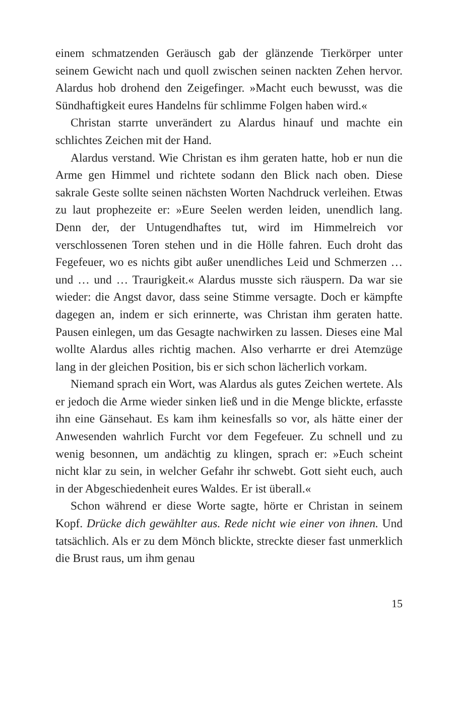einem schmatzenden Geräusch gab der glänzende Tierkörper unter seinem Gewicht nach und quoll zwischen seinen nackten Zehen hervor. Alardus hob drohend den Zeigefinger. »Macht euch bewusst, was die Sündhaftigkeit eures Handelns für schlimme Folgen haben wird.«
Christan starrte unverändert zu Alardus hinauf und machte ein schlichtes Zeichen mit der Hand.
Alardus verstand. Wie Christan es ihm geraten hatte, hob er nun die Arme gen Himmel und richtete sodann den Blick nach oben. Diese sakrale Geste sollte seinen nächsten Worten Nachdruck verleihen. Etwas zu laut prophezeite er: »Eure Seelen werden leiden, unendlich lang. Denn der, der Untugendhaftes tut, wird im Himmelreich vor verschlossenen Toren stehen und in die Hölle fahren. Euch droht das Fegefeuer, wo es nichts gibt außer unendliches Leid und Schmerzen … und … und … Traurigkeit.« Alardus musste sich räuspern. Da war sie wieder: die Angst davor, dass seine Stimme versagte. Doch er kämpfte dagegen an, indem er sich erinnerte, was Christan ihm geraten hatte. Pausen einlegen, um das Gesagte nachwirken zu lassen. Dieses eine Mal wollte Alardus alles richtig machen. Also verharrte er drei Atemzüge lang in der gleichen Position, bis er sich schon lächerlich vorkam.
Niemand sprach ein Wort, was Alardus als gutes Zeichen wertete. Als er jedoch die Arme wieder sinken ließ und in die Menge blickte, erfasste ihn eine Gänsehaut. Es kam ihm keinesfalls so vor, als hätte einer der Anwesenden wahrlich Furcht vor dem Fegefeuer. Zu schnell und zu wenig besonnen, um andächtig zu klingen, sprach er: »Euch scheint nicht klar zu sein, in welcher Gefahr ihr schwebt. Gott sieht euch, auch in der Abgeschiedenheit eures Waldes. Er ist überall.«
Schon während er diese Worte sagte, hörte er Christan in seinem Kopf. Drücke dich gewählter aus. Rede nicht wie einer von ihnen. Und tatsächlich. Als er zu dem Mönch blickte, streckte dieser fast unmerklich die Brust raus, um ihm genau
15